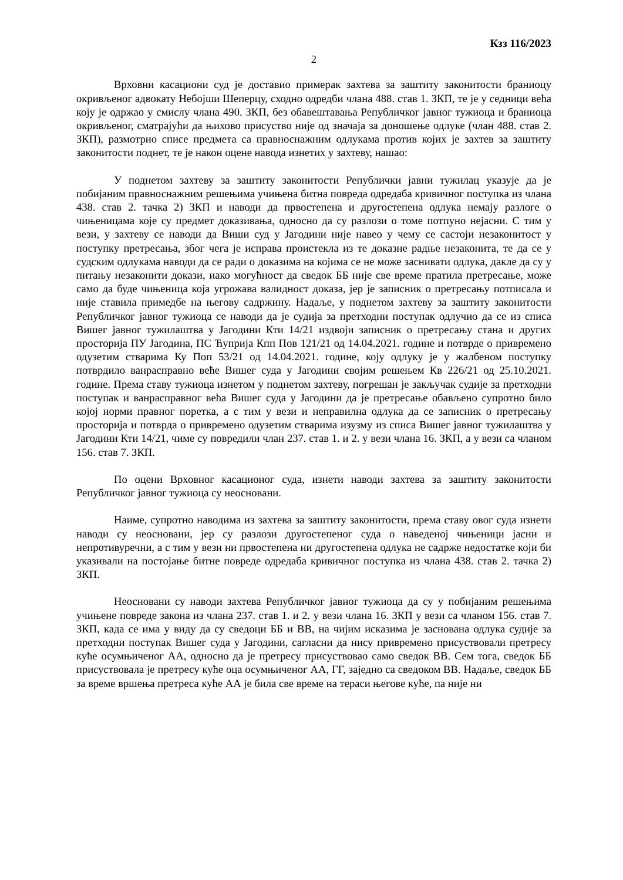Кзз 116/2023
2
Врховни касациони суд је доставио примерак захтева за заштиту законитости браниоцу окривљеног адвокату Небојши Шеперцу, сходно одредби члана 488. став 1. ЗКП, те је у седници већа коју је одржао у смислу члана 490. ЗКП, без обавештавања Републичког јавног тужиоца и браниоца окривљеног, сматрајући да њихово присуство није од значаја за доношење одлуке (члан 488. став 2. ЗКП), размотрио списе предмета са правноснажним одлукама против којих је захтев за заштиту законитости поднет, те је након оцене навода изнетих у захтеву, нашао:
У поднетом захтеву за заштиту законитости Републички јавни тужилац указује да је побијаним правноснажним решењима учињена битна повреда одредаба кривичног поступка из члана 438. став 2. тачка 2) ЗКП и наводи да првостепена и другостепена одлука немају разлоге о чињеницама које су предмет доказивања, односно да су разлози о томе потпуно нејасни. С тим у вези, у захтеву се наводи да Виши суд у Јагодини није навео у чему се састоји незаконитост у поступку претресања, због чега је исправа проистекла из те доказне радње незаконита, те да се у судским одлукама наводи да се ради о доказима на којима се не може заснивати одлука, дакле да су у питању незаконити докази, иако могућност да сведок ББ није све време пратила претресање, може само да буде чињеница која угрожава валидност доказа, јер је записник о претресању потписала и није ставила примедбе на његову садржину. Надаље, у поднетом захтеву за заштиту законитости Републичког јавног тужиоца се наводи да је судија за претходни поступак одлучио да се из списа Вишег јавног тужилаштва у Јагодини Кти 14/21 издвоји записник о претресању стана и других просторија ПУ Јагодина, ПС Ћуприја Кпп Пов 121/21 од 14.04.2021. године и потврде о привремено одузетим стварима Ку Поп 53/21 од 14.04.2021. године, коју одлуку је у жалбеном поступку потврдило ванрасправно веће Вишег суда у Јагодини својим решењем Кв 226/21 од 25.10.2021. године. Према ставу тужиоца изнетом у поднетом захтеву, погрешан је закључак судије за претходни поступак и ванрасправног већа Вишег суда у Јагодини да је претресање обављено супротно било којој норми правног поретка, а с тим у вези и неправилна одлука да се записник о претресању просторија и потврда о привремено одузетим стварима изузму из списа Вишег јавног тужилаштва у Јагодини Кти 14/21, чиме су повредили члан 237. став 1. и 2. у вези члана 16. ЗКП, а у вези са чланом 156. став 7. ЗКП.
По оцени Врховног касационог суда, изнети наводи захтева за заштиту законитости Републичког јавног тужиоца су неосновани.
Наиме, супротно наводима из захтева за заштиту законитости, према ставу овог суда изнети наводи су неосновани, јер су разлози другостепеног суда о наведеној чињеници јасни и непротивуречни, а с тим у вези ни првостепена ни другостепена одлука не садрже недостатке који би указивали на постојање битне повреде одредаба кривичног поступка из члана 438. став 2. тачка 2) ЗКП.
Неосновани су наводи захтева Републичког јавног тужиоца да су у побијаним решењима учињене повреде закона из члана 237. став 1. и 2. у вези члана 16. ЗКП у вези са чланом 156. став 7. ЗКП, када се има у виду да су сведоци ББ и ВВ, на чијим исказима је заснована одлука судије за претходни поступак Вишег суда у Јагодини, сагласни да нису привремено присуствовали претресу куће осумњиченог АА, односно да је претресу присуствовао само сведок ВВ. Сем тога, сведок ББ присуствовала је претресу куће оца осумњиченог АА, ГГ, заједно са сведоком ВВ. Надаље, сведок ББ за време вршења претреса куће АА је била све време на тераси његове куће, па није ни